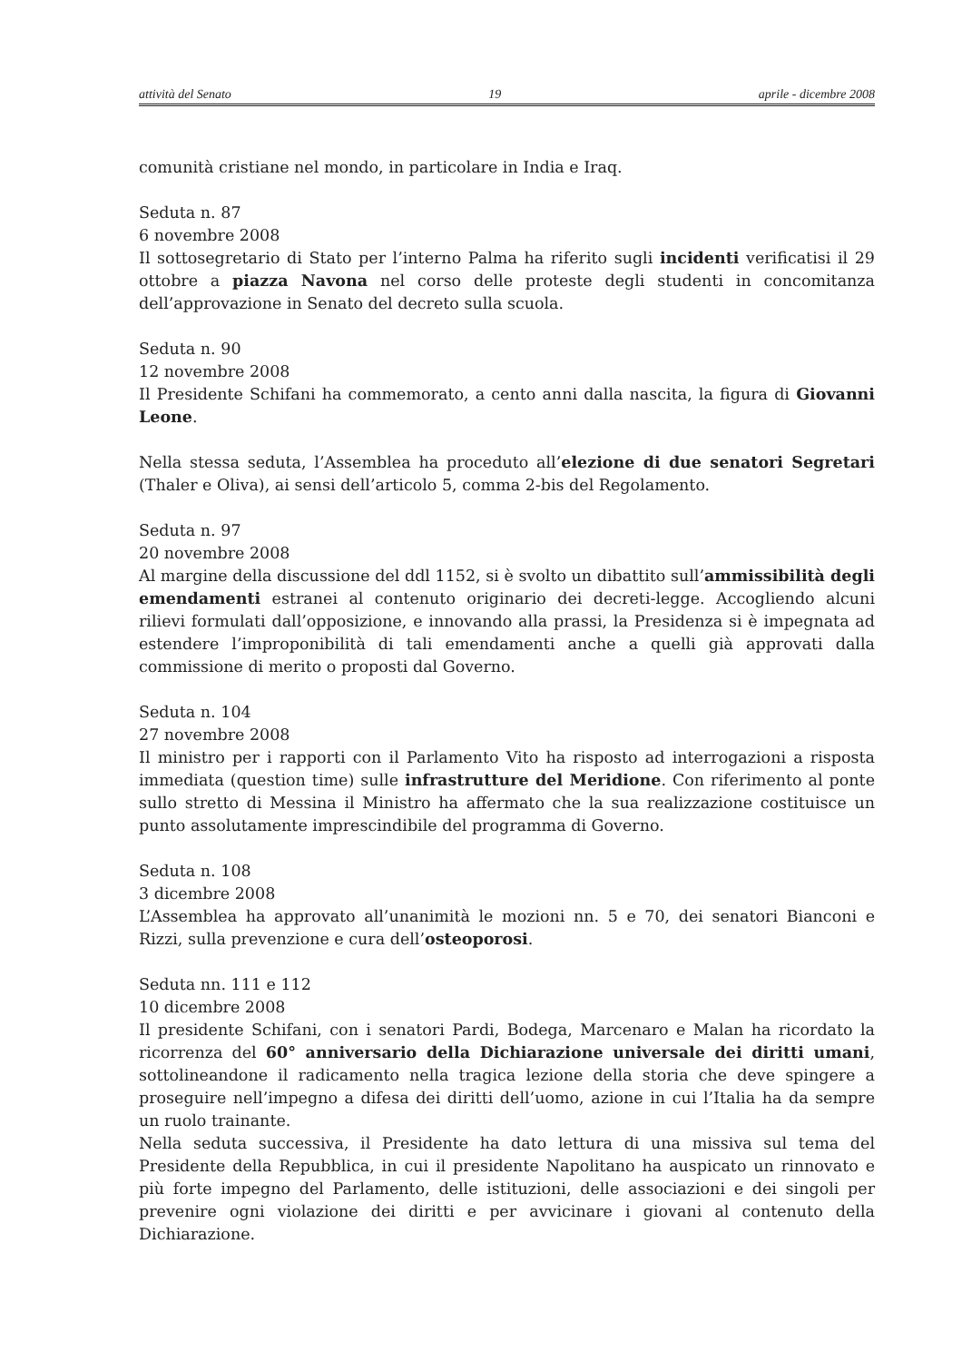attività del Senato 19 aprile - dicembre 2008
comunità cristiane nel mondo, in particolare in India e Iraq.
Seduta n. 87
6 novembre 2008
Il sottosegretario di Stato per l’interno Palma ha riferito sugli incidenti verificatisi il 29 ottobre a piazza Navona nel corso delle proteste degli studenti in concomitanza dell’approvazione in Senato del decreto sulla scuola.
Seduta n. 90
12 novembre 2008
Il Presidente Schifani ha commemorato, a cento anni dalla nascita, la figura di Giovanni Leone.
Nella stessa seduta, l’Assemblea ha proceduto all’elezione di due senatori Segretari (Thaler e Oliva), ai sensi dell’articolo 5, comma 2-bis del Regolamento.
Seduta n. 97
20 novembre 2008
Al margine della discussione del ddl 1152, si è svolto un dibattito sull’ammissibilità degli emendamenti estranei al contenuto originario dei decreti-legge. Accogliendo alcuni rilievi formulati dall’opposizione, e innovando alla prassi, la Presidenza si è impegnata ad estendere l’improponibilità di tali emendamenti anche a quelli già approvati dalla commissione di merito o proposti dal Governo.
Seduta n. 104
27 novembre 2008
Il ministro per i rapporti con il Parlamento Vito ha risposto ad interrogazioni a risposta immediata (question time) sulle infrastrutture del Meridione. Con riferimento al ponte sullo stretto di Messina il Ministro ha affermato che la sua realizzazione costituisce un punto assolutamente imprescindibile del programma di Governo.
Seduta n. 108
3 dicembre 2008
L’Assemblea ha approvato all’unanimità le mozioni nn. 5 e 70, dei senatori Bianconi e Rizzi, sulla prevenzione e cura dell’osteoporosi.
Seduta nn. 111 e 112
10 dicembre 2008
Il presidente Schifani, con i senatori Pardi, Bodega, Marcenaro e Malan ha ricordato la ricorrenza del 60° anniversario della Dichiarazione universale dei diritti umani, sottolineandone il radicamento nella tragica lezione della storia che deve spingere a proseguire nell’impegno a difesa dei diritti dell’uomo, azione in cui l’Italia ha da sempre un ruolo trainante.
Nella seduta successiva, il Presidente ha dato lettura di una missiva sul tema del Presidente della Repubblica, in cui il presidente Napolitano ha auspicato un rinnovato e più forte impegno del Parlamento, delle istituzioni, delle associazioni e dei singoli per prevenire ogni violazione dei diritti e per avvicinare i giovani al contenuto della Dichiarazione.